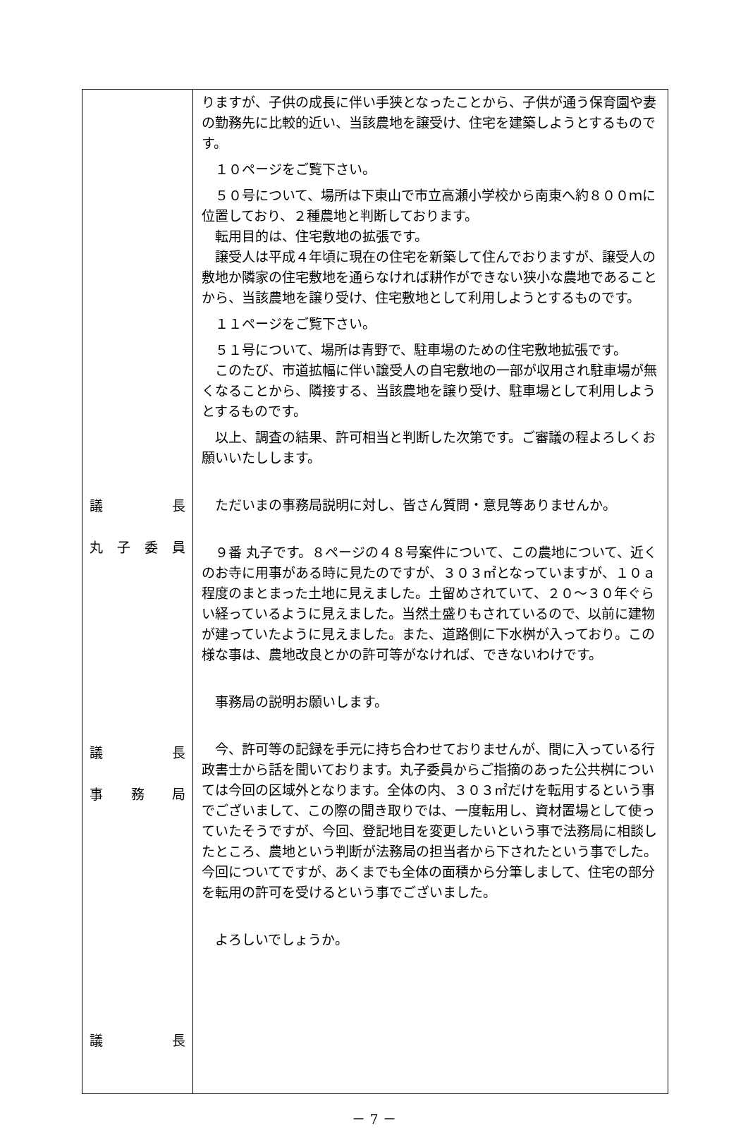| 議 長 丸 子 委 員 議 長 事 務 局 議 長 | りますが、子供の成長に伴い手狭となったことから、子供が通う保育園や妻の勤務先に比較的近い、当該農地を譲受け、住宅を建築しようとするものです。 １０ページをご覧下さい。 ５０号について、場所は下東山で市立高瀬小学校から南東へ約８００ｍに位置しており、２種農地と判断しております。 転用目的は、住宅敷地の拡張です。 譲受人は平成４年頃に現在の住宅を新築して住んでおりますが、譲受人の敷地か隣家の住宅敷地を通らなければ耕作ができない狭小な農地であることから、当該農地を譲り受け、住宅敷地として利用しようとするものです。 １１ページをご覧下さい。 ５１号について、場所は青野で、駐車場のための住宅敷地拡張です。 このたび、市道拡幅に伴い譲受人の自宅敷地の一部が収用され駐車場が無くなることから、隣接する、当該農地を譲り受け、駐車場として利用しようとするものです。 以上、調査の結果、許可相当と判断した次第です。ご審議の程よろしくお願いいたしします。 ただいまの事務局説明に対し、皆さん質問・意見等ありませんか。 ９番 丸子です。８ページの４８号案件について、この農地について、近くのお寺に用事がある時に見たのですが、３０３㎡となっていますが、１０ａ程度のまとまった土地に見えました。土留めされていて、２０～３０年ぐらい経っているように見えました。当然土盛りもされているので、以前に建物が建っていたように見えました。また、道路側に下水桝が入っており。この様な事は、農地改良とかの許可等がなければ、できないわけです。 事務局の説明お願いします。 今、許可等の記録を手元に持ち合わせておりませんが、間に入っている行政書士から話を聞いております。丸子委員からご指摘のあった公共桝については今回の区域外となります。全体の内、３０３㎡だけを転用するという事でございまして、この際の聞き取りでは、一度転用し、資材置場として使っていたそうですが、今回、登記地目を変更したいという事で法務局に相談したところ、農地という判断が法務局の担当者から下されたという事でした。今回についてですが、あくまでも全体の面積から分筆しまして、住宅の部分を転用の許可を受けるという事でございました。 よろしいでしょうか。 |
－ 7 －